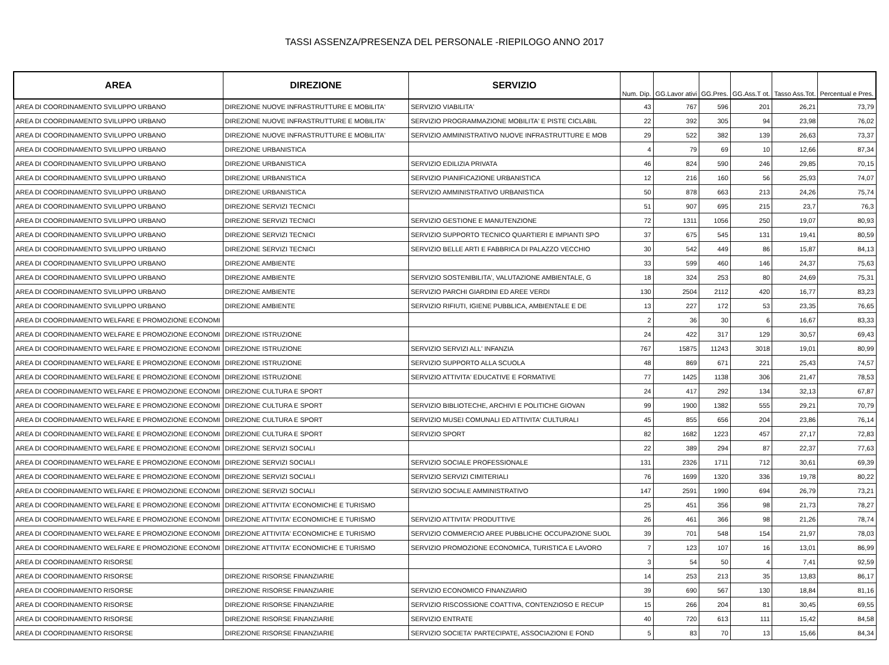TASSI ASSENZA/PRESENZA DEL PERSONALE -RIEPILOGO ANNO 2017
| AREA | DIREZIONE | SERVIZIO | Num. Dip. | GG.Lavor ativi | GG.Pres. | GG.Ass.T ot. | Tasso Ass.Tot. | Percentual e Pres. |
| --- | --- | --- | --- | --- | --- | --- | --- | --- |
| AREA DI COORDINAMENTO SVILUPPO URBANO | DIREZIONE NUOVE INFRASTRUTTURE E MOBILITA' | SERVIZIO VIABILITA' | 43 | 767 | 596 | 201 | 26,21 | 73,79 |
| AREA DI COORDINAMENTO SVILUPPO URBANO | DIREZIONE NUOVE INFRASTRUTTURE E MOBILITA' | SERVIZIO PROGRAMMAZIONE MOBILITA' E PISTE CICLABIL | 22 | 392 | 305 | 94 | 23,98 | 76,02 |
| AREA DI COORDINAMENTO SVILUPPO URBANO | DIREZIONE NUOVE INFRASTRUTTURE E MOBILITA' | SERVIZIO AMMINISTRATIVO NUOVE INFRASTRUTTURE E MOB | 29 | 522 | 382 | 139 | 26,63 | 73,37 |
| AREA DI COORDINAMENTO SVILUPPO URBANO | DIREZIONE URBANISTICA | | 4 | 79 | 69 | 10 | 12,66 | 87,34 |
| AREA DI COORDINAMENTO SVILUPPO URBANO | DIREZIONE URBANISTICA | SERVIZIO EDILIZIA PRIVATA | 46 | 824 | 590 | 246 | 29,85 | 70,15 |
| AREA DI COORDINAMENTO SVILUPPO URBANO | DIREZIONE URBANISTICA | SERVIZIO PIANIFICAZIONE URBANISTICA | 12 | 216 | 160 | 56 | 25,93 | 74,07 |
| AREA DI COORDINAMENTO SVILUPPO URBANO | DIREZIONE URBANISTICA | SERVIZIO AMMINISTRATIVO URBANISTICA | 50 | 878 | 663 | 213 | 24,26 | 75,74 |
| AREA DI COORDINAMENTO SVILUPPO URBANO | DIREZIONE SERVIZI TECNICI | | 51 | 907 | 695 | 215 | 23,7 | 76,3 |
| AREA DI COORDINAMENTO SVILUPPO URBANO | DIREZIONE SERVIZI TECNICI | SERVIZIO GESTIONE E MANUTENZIONE | 72 | 1311 | 1056 | 250 | 19,07 | 80,93 |
| AREA DI COORDINAMENTO SVILUPPO URBANO | DIREZIONE SERVIZI TECNICI | SERVIZIO SUPPORTO TECNICO QUARTIERI E IMPIANTI SPO | 37 | 675 | 545 | 131 | 19,41 | 80,59 |
| AREA DI COORDINAMENTO SVILUPPO URBANO | DIREZIONE SERVIZI TECNICI | SERVIZIO BELLE ARTI E FABBRICA DI PALAZZO VECCHIO | 30 | 542 | 449 | 86 | 15,87 | 84,13 |
| AREA DI COORDINAMENTO SVILUPPO URBANO | DIREZIONE AMBIENTE | | 33 | 599 | 460 | 146 | 24,37 | 75,63 |
| AREA DI COORDINAMENTO SVILUPPO URBANO | DIREZIONE AMBIENTE | SERVIZIO SOSTENIBILITA', VALUTAZIONE AMBIENTALE, G | 18 | 324 | 253 | 80 | 24,69 | 75,31 |
| AREA DI COORDINAMENTO SVILUPPO URBANO | DIREZIONE AMBIENTE | SERVIZIO PARCHI GIARDINI ED AREE VERDI | 130 | 2504 | 2112 | 420 | 16,77 | 83,23 |
| AREA DI COORDINAMENTO SVILUPPO URBANO | DIREZIONE AMBIENTE | SERVIZIO RIFIUTI, IGIENE PUBBLICA, AMBIENTALE E DE | 13 | 227 | 172 | 53 | 23,35 | 76,65 |
| AREA DI COORDINAMENTO WELFARE E PROMOZIONE ECONOMI | | | 2 | 36 | 30 | 6 | 16,67 | 83,33 |
| AREA DI COORDINAMENTO WELFARE E PROMOZIONE ECONOMI | DIREZIONE ISTRUZIONE | | 24 | 422 | 317 | 129 | 30,57 | 69,43 |
| AREA DI COORDINAMENTO WELFARE E PROMOZIONE ECONOMI | DIREZIONE ISTRUZIONE | SERVIZIO SERVIZI ALL' INFANZIA | 767 | 15875 | 11243 | 3018 | 19,01 | 80,99 |
| AREA DI COORDINAMENTO WELFARE E PROMOZIONE ECONOMI | DIREZIONE ISTRUZIONE | SERVIZIO SUPPORTO ALLA SCUOLA | 48 | 869 | 671 | 221 | 25,43 | 74,57 |
| AREA DI COORDINAMENTO WELFARE E PROMOZIONE ECONOMI | DIREZIONE ISTRUZIONE | SERVIZIO ATTIVITA' EDUCATIVE E FORMATIVE | 77 | 1425 | 1138 | 306 | 21,47 | 78,53 |
| AREA DI COORDINAMENTO WELFARE E PROMOZIONE ECONOMI | DIREZIONE CULTURA E SPORT | | 24 | 417 | 292 | 134 | 32,13 | 67,87 |
| AREA DI COORDINAMENTO WELFARE E PROMOZIONE ECONOMI | DIREZIONE CULTURA E SPORT | SERVIZIO BIBLIOTECHE, ARCHIVI E POLITICHE GIOVAN | 99 | 1900 | 1382 | 555 | 29,21 | 70,79 |
| AREA DI COORDINAMENTO WELFARE E PROMOZIONE ECONOMI | DIREZIONE CULTURA E SPORT | SERVIZIO MUSEI COMUNALI ED ATTIVITA' CULTURALI | 45 | 855 | 656 | 204 | 23,86 | 76,14 |
| AREA DI COORDINAMENTO WELFARE E PROMOZIONE ECONOMI | DIREZIONE CULTURA E SPORT | SERVIZIO SPORT | 82 | 1682 | 1223 | 457 | 27,17 | 72,83 |
| AREA DI COORDINAMENTO WELFARE E PROMOZIONE ECONOMI | DIREZIONE SERVIZI SOCIALI | | 22 | 389 | 294 | 87 | 22,37 | 77,63 |
| AREA DI COORDINAMENTO WELFARE E PROMOZIONE ECONOMI | DIREZIONE SERVIZI SOCIALI | SERVIZIO SOCIALE PROFESSIONALE | 131 | 2326 | 1711 | 712 | 30,61 | 69,39 |
| AREA DI COORDINAMENTO WELFARE E PROMOZIONE ECONOMI | DIREZIONE SERVIZI SOCIALI | SERVIZIO SERVIZI CIMITERIALI | 76 | 1699 | 1320 | 336 | 19,78 | 80,22 |
| AREA DI COORDINAMENTO WELFARE E PROMOZIONE ECONOMI | DIREZIONE SERVIZI SOCIALI | SERVIZIO SOCIALE AMMINISTRATIVO | 147 | 2591 | 1990 | 694 | 26,79 | 73,21 |
| AREA DI COORDINAMENTO WELFARE E PROMOZIONE ECONOMI | DIREZIONE ATTIVITA' ECONOMICHE E TURISMO | | 25 | 451 | 356 | 98 | 21,73 | 78,27 |
| AREA DI COORDINAMENTO WELFARE E PROMOZIONE ECONOMI | DIREZIONE ATTIVITA' ECONOMICHE E TURISMO | SERVIZIO ATTIVITA' PRODUTTIVE | 26 | 461 | 366 | 98 | 21,26 | 78,74 |
| AREA DI COORDINAMENTO WELFARE E PROMOZIONE ECONOMI | DIREZIONE ATTIVITA' ECONOMICHE E TURISMO | SERVIZIO COMMERCIO AREE PUBBLICHE OCCUPAZIONE SUOL | 39 | 701 | 548 | 154 | 21,97 | 78,03 |
| AREA DI COORDINAMENTO WELFARE E PROMOZIONE ECONOMI | DIREZIONE ATTIVITA' ECONOMICHE E TURISMO | SERVIZIO PROMOZIONE ECONOMICA, TURISTICA E LAVORO | 7 | 123 | 107 | 16 | 13,01 | 86,99 |
| AREA DI COORDINAMENTO RISORSE | | | 3 | 54 | 50 | 4 | 7,41 | 92,59 |
| AREA DI COORDINAMENTO RISORSE | DIREZIONE RISORSE FINANZIARIE | | 14 | 253 | 213 | 35 | 13,83 | 86,17 |
| AREA DI COORDINAMENTO RISORSE | DIREZIONE RISORSE FINANZIARIE | SERVIZIO ECONOMICO FINANZIARIO | 39 | 690 | 567 | 130 | 18,84 | 81,16 |
| AREA DI COORDINAMENTO RISORSE | DIREZIONE RISORSE FINANZIARIE | SERVIZIO RISCOSSIONE COATTIVA, CONTENZIOSO E RECUP | 15 | 266 | 204 | 81 | 30,45 | 69,55 |
| AREA DI COORDINAMENTO RISORSE | DIREZIONE RISORSE FINANZIARIE | SERVIZIO ENTRATE | 40 | 720 | 613 | 111 | 15,42 | 84,58 |
| AREA DI COORDINAMENTO RISORSE | DIREZIONE RISORSE FINANZIARIE | SERVIZIO SOCIETA' PARTECIPATE, ASSOCIAZIONI E FOND | 5 | 83 | 70 | 13 | 15,66 | 84,34 |